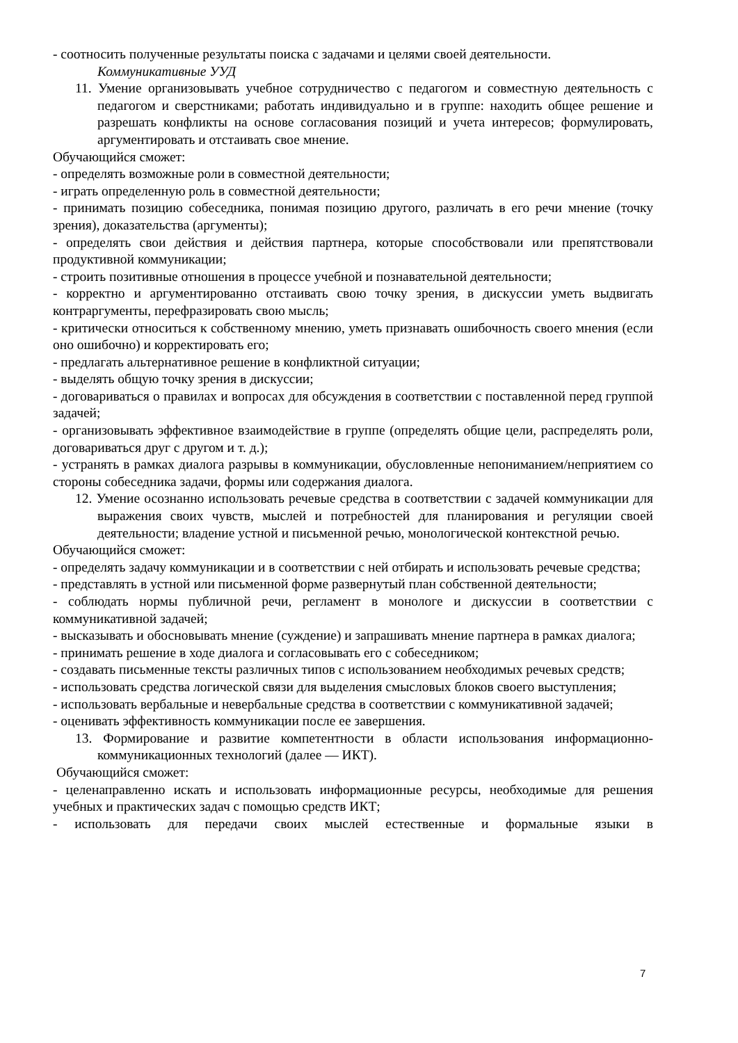- соотносить полученные результаты поиска с задачами и целями своей деятельности.
Коммуникативные УУД
11. Умение организовывать учебное сотрудничество с педагогом и совместную деятельность с педагогом и сверстниками; работать индивидуально и в группе: находить общее решение и разрешать конфликты на основе согласования позиций и учета интересов; формулировать, аргументировать и отстаивать свое мнение.
Обучающийся сможет:
- определять возможные роли в совместной деятельности;
- играть определенную роль в совместной деятельности;
- принимать позицию собеседника, понимая позицию другого, различать в его речи мнение (точку зрения), доказательства (аргументы);
- определять свои действия и действия партнера, которые способствовали или препятствовали продуктивной коммуникации;
- строить позитивные отношения в процессе учебной и познавательной деятельности;
- корректно и аргументированно отстаивать свою точку зрения, в дискуссии уметь выдвигать контраргументы, перефразировать свою мысль;
- критически относиться к собственному мнению, уметь признавать ошибочность своего мнения (если оно ошибочно) и корректировать его;
- предлагать альтернативное решение в конфликтной ситуации;
- выделять общую точку зрения в дискуссии;
- договариваться о правилах и вопросах для обсуждения в соответствии с поставленной перед группой задачей;
- организовывать эффективное взаимодействие в группе (определять общие цели, распределять роли, договариваться друг с другом и т. д.);
- устранять в рамках диалога разрывы в коммуникации, обусловленные непониманием/неприятием со стороны собеседника задачи, формы или содержания диалога.
12. Умение осознанно использовать речевые средства в соответствии с задачей коммуникации для выражения своих чувств, мыслей и потребностей для планирования и регуляции своей деятельности; владение устной и письменной речью, монологической контекстной речью.
Обучающийся сможет:
- определять задачу коммуникации и в соответствии с ней отбирать и использовать речевые средства;
- представлять в устной или письменной форме развернутый план собственной деятельности;
- соблюдать нормы публичной речи, регламент в монологе и дискуссии в соответствии с коммуникативной задачей;
- высказывать и обосновывать мнение (суждение) и запрашивать мнение партнера в рамках диалога;
- принимать решение в ходе диалога и согласовывать его с собеседником;
- создавать письменные тексты различных типов с использованием необходимых речевых средств;
- использовать средства логической связи для выделения смысловых блоков своего выступления;
- использовать вербальные и невербальные средства в соответствии с коммуникативной задачей;
- оценивать эффективность коммуникации после ее завершения.
13. Формирование и развитие компетентности в области использования информационно-коммуникационных технологий (далее — ИКТ).
Обучающийся сможет:
- целенаправленно искать и использовать информационные ресурсы, необходимые для решения учебных и практических задач с помощью средств ИКТ;
- использовать для передачи своих мыслей естественные и формальные языки в
7